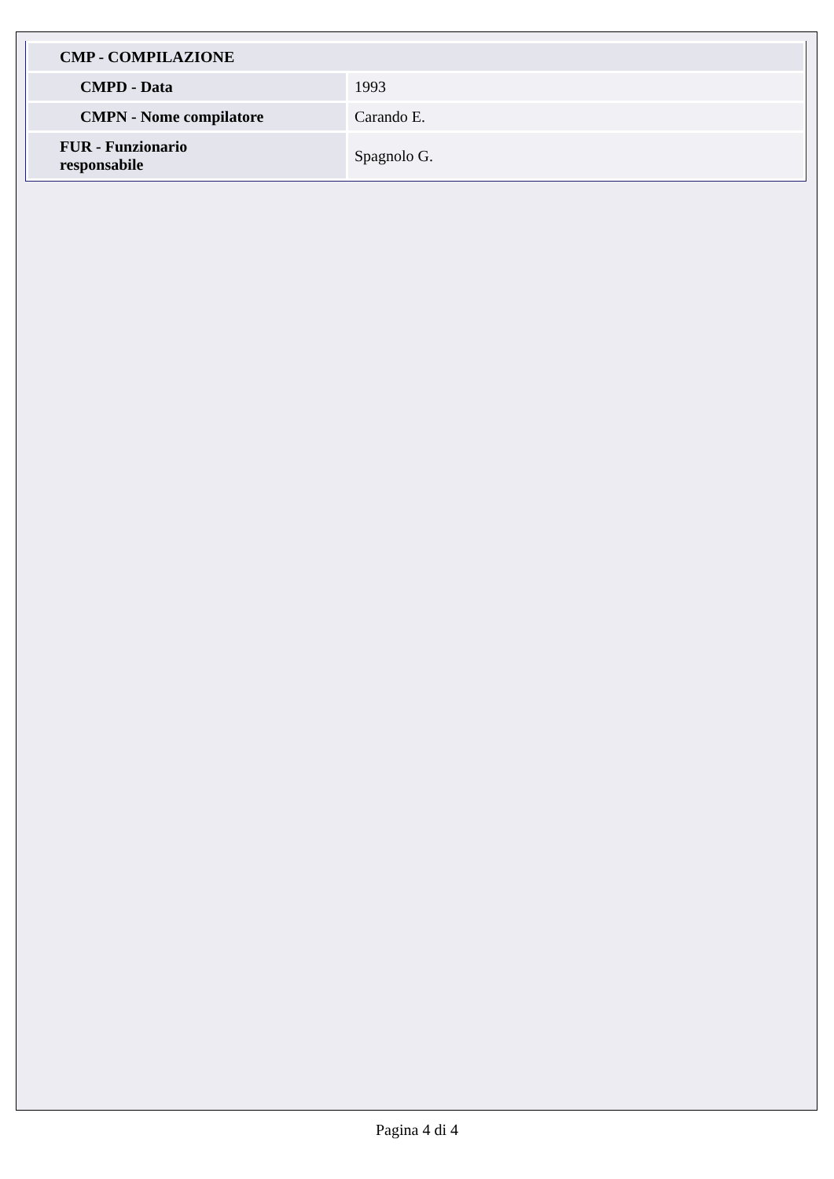| CMP - COMPILAZIONE | |
| CMPD - Data | 1993 |
| CMPN - Nome compilatore | Carando E. |
| FUR - Funzionario responsabile | Spagnolo G. |
Pagina 4 di 4